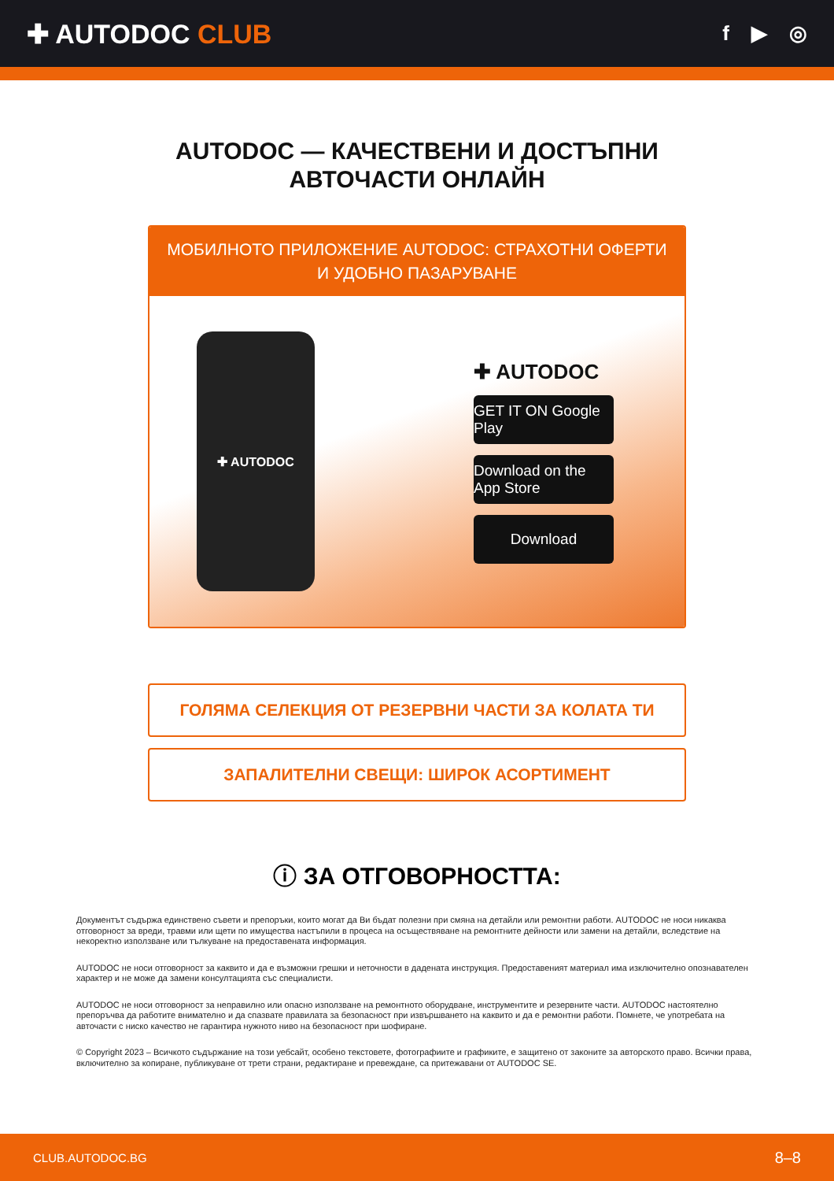✚ AUTODOC CLUB
f ▶ ◎
AUTODOC — КАЧЕСТВЕНИ И ДОСТЪПНИ
АВТОЧАСТИ ОНЛАЙН
МОБИЛНОТО ПРИЛОЖЕНИЕ AUTODOC: СТРАХОТНИ ОФЕРТИ И УДОБНО ПАЗАРУВАНЕ
✚ AUTODOC
✚ AUTODOC
GET IT ON Google Play
Download on the App Store
Download
ГОЛЯМА СЕЛЕКЦИЯ ОТ РЕЗЕРВНИ ЧАСТИ ЗА КОЛАТА ТИ
ЗАПАЛИТЕЛНИ СВЕЩИ: ШИРОК АСОРТИМЕНТ
ⓘ ЗА ОТГОВОРНОСТТА:
Документът съдържа единствено съвети и препоръки, които могат да Ви бъдат полезни при смяна на детайли или ремонтни работи. AUTODOC не носи никаква отговорност за вреди, травми или щети по имущества настъпили в процеса на осъществяване на ремонтните дейности или замени на детайли, вследствие на некоректно използване или тълкуване на предоставената информация.
AUTODOC не носи отговорност за каквито и да е възможни грешки и неточности в дадената инструкция. Предоставеният материал има изключително опознавателен характер и не може да замени консултацията със специалисти.
AUTODOC не носи отговорност за неправилно или опасно използване на ремонтното оборудване, инструментите и резервните части. AUTODOC настоятелно препоръчва да работите внимателно и да спазвате правилата за безопасност при извършването на каквито и да е ремонтни работи. Помнете, че употребата на авточасти с ниско качество не гарантира нужното ниво на безопасност при шофиране.
© Copyright 2023 – Всичкото съдържание на този уебсайт, особено текстовете, фотографиите и графиките, е защитено от законите за авторското право. Всички права, включително за копиране, публикуване от трети страни, редактиране и превеждане, са притежавани от AUTODOC SE.
CLUB.AUTODOC.BG 8–8